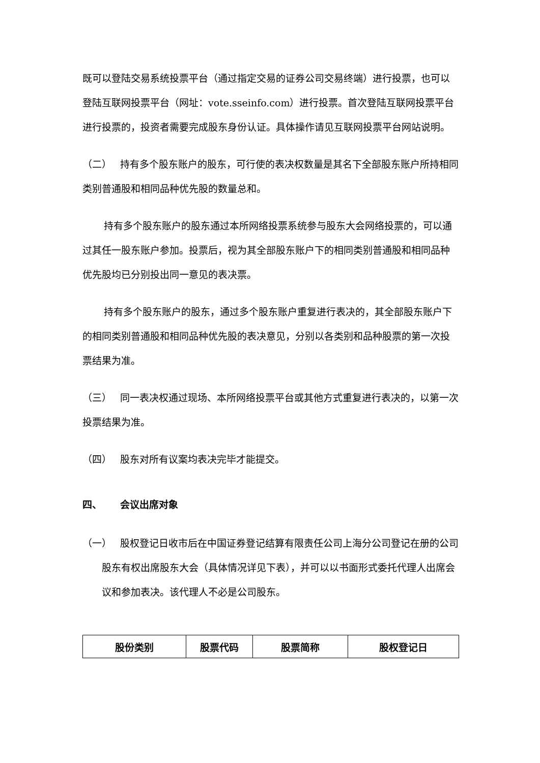既可以登陆交易系统投票平台（通过指定交易的证券公司交易终端）进行投票，也可以登陆互联网投票平台（网址：vote.sseinfo.com）进行投票。首次登陆互联网投票平台进行投票的，投资者需要完成股东身份认证。具体操作请见互联网投票平台网站说明。
（二） 持有多个股东账户的股东，可行使的表决权数量是其名下全部股东账户所持相同类别普通股和相同品种优先股的数量总和。
持有多个股东账户的股东通过本所网络投票系统参与股东大会网络投票的，可以通过其任一股东账户参加。投票后，视为其全部股东账户下的相同类别普通股和相同品种优先股均已分别投出同一意见的表决票。
持有多个股东账户的股东，通过多个股东账户重复进行表决的，其全部股东账户下的相同类别普通股和相同品种优先股的表决意见，分别以各类别和品种股票的第一次投票结果为准。
（三） 同一表决权通过现场、本所网络投票平台或其他方式重复进行表决的，以第一次投票结果为准。
（四） 股东对所有议案均表决完毕才能提交。
四、 会议出席对象
（一） 股权登记日收市后在中国证券登记结算有限责任公司上海分公司登记在册的公司股东有权出席股东大会（具体情况详见下表），并可以以书面形式委托代理人出席会议和参加表决。该代理人不必是公司股东。
| 股份类别 | 股票代码 | 股票简称 | 股权登记日 |
| --- | --- | --- | --- |